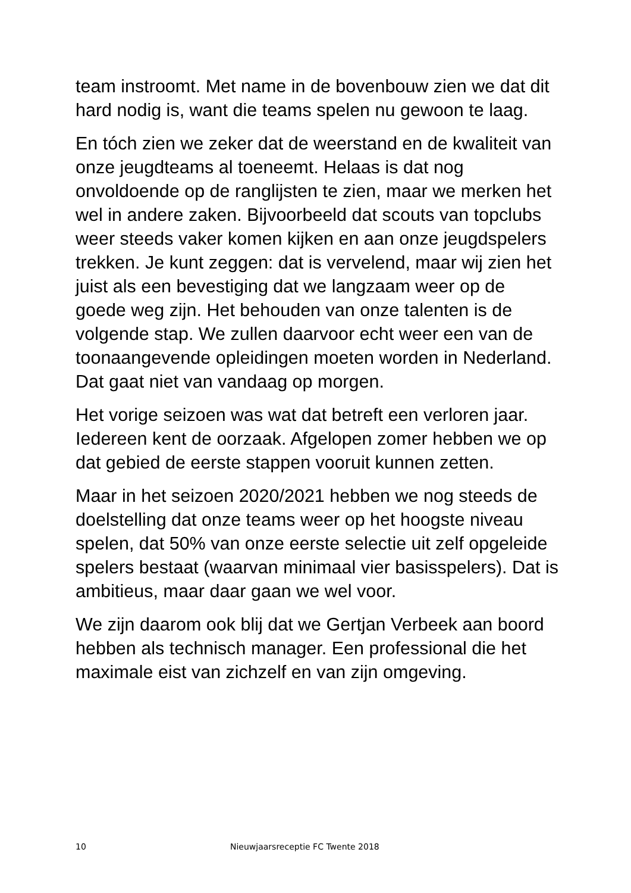team instroomt. Met name in de bovenbouw zien we dat dit hard nodig is, want die teams spelen nu gewoon te laag.
En tóch zien we zeker dat de weerstand en de kwaliteit van onze jeugdteams al toeneemt. Helaas is dat nog onvoldoende op de ranglijsten te zien, maar we merken het wel in andere zaken. Bijvoorbeeld dat scouts van topclubs weer steeds vaker komen kijken en aan onze jeugdspelers trekken. Je kunt zeggen: dat is vervelend, maar wij zien het juist als een bevestiging dat we langzaam weer op de goede weg zijn. Het behouden van onze talenten is de volgende stap. We zullen daarvoor echt weer een van de toonaangevende opleidingen moeten worden in Nederland. Dat gaat niet van vandaag op morgen.
Het vorige seizoen was wat dat betreft een verloren jaar. Iedereen kent de oorzaak. Afgelopen zomer hebben we op dat gebied de eerste stappen vooruit kunnen zetten.
Maar in het seizoen 2020/2021 hebben we nog steeds de doelstelling dat onze teams weer op het hoogste niveau spelen, dat 50% van onze eerste selectie uit zelf opgeleide spelers bestaat (waarvan minimaal vier basisspelers). Dat is ambitieus, maar daar gaan we wel voor.
We zijn daarom ook blij dat we Gertjan Verbeek aan boord hebben als technisch manager. Een professional die het maximale eist van zichzelf en van zijn omgeving.
10 Nieuwjaarsreceptie FC Twente 2018